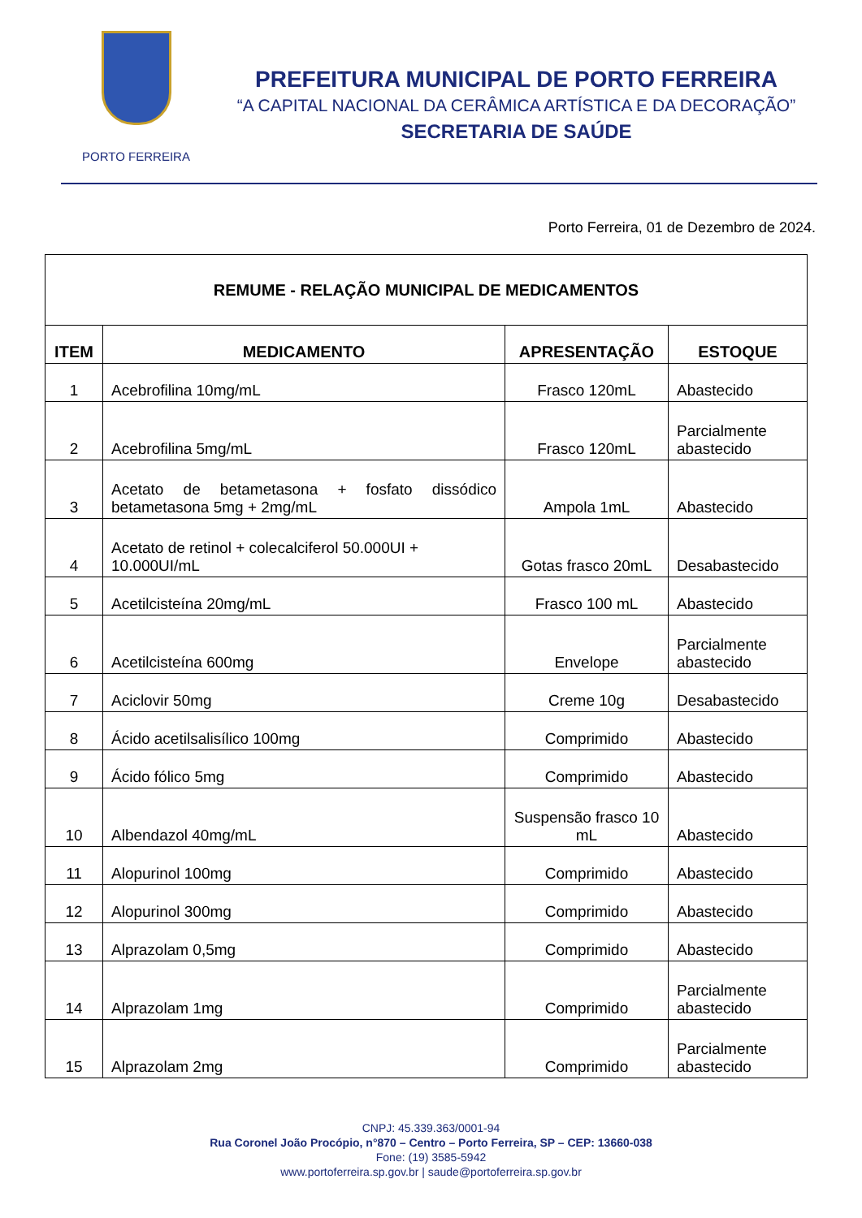PORTO FERREIRA
PREFEITURA MUNICIPAL DE PORTO FERREIRA
“A CAPITAL NACIONAL DA CERÂMICA ARTÍSTICA E DA DECORAÇÃO”
SECRETARIA DE SAÚDE
Porto Ferreira, 01 de Dezembro de 2024.
| REMUME - RELAÇÃO MUNICIPAL DE MEDICAMENTOS | | | |
| --- | --- | --- | --- |
| ITEM | MEDICAMENTO | APRESENTAÇÃO | ESTOQUE |
| 1 | Acebrofilina 10mg/mL | Frasco 120mL | Abastecido |
| 2 | Acebrofilina 5mg/mL | Frasco 120mL | Parcialmente abastecido |
| 3 | Acetato de betametasona + fosfato dissódico betametasona 5mg + 2mg/mL | Ampola 1mL | Abastecido |
| 4 | Acetato de retinol + colecalciferol 50.000UI + 10.000UI/mL | Gotas frasco 20mL | Desabastecido |
| 5 | Acetilcisteína 20mg/mL | Frasco 100 mL | Abastecido |
| 6 | Acetilcisteína 600mg | Envelope | Parcialmente abastecido |
| 7 | Aciclovir 50mg | Creme 10g | Desabastecido |
| 8 | Ácido acetilsalisílico 100mg | Comprimido | Abastecido |
| 9 | Ácido fólico 5mg | Comprimido | Abastecido |
| 10 | Albendazol 40mg/mL | Suspensão frasco 10 mL | Abastecido |
| 11 | Alopurinol 100mg | Comprimido | Abastecido |
| 12 | Alopurinol 300mg | Comprimido | Abastecido |
| 13 | Alprazolam 0,5mg | Comprimido | Abastecido |
| 14 | Alprazolam 1mg | Comprimido | Parcialmente abastecido |
| 15 | Alprazolam 2mg | Comprimido | Parcialmente abastecido |
CNPJ: 45.339.363/0001-94
Rua Coronel João Procópio, n°870 – Centro – Porto Ferreira, SP – CEP: 13660-038
Fone: (19) 3585-5942
www.portoferreira.sp.gov.br | saude@portoferreira.sp.gov.br